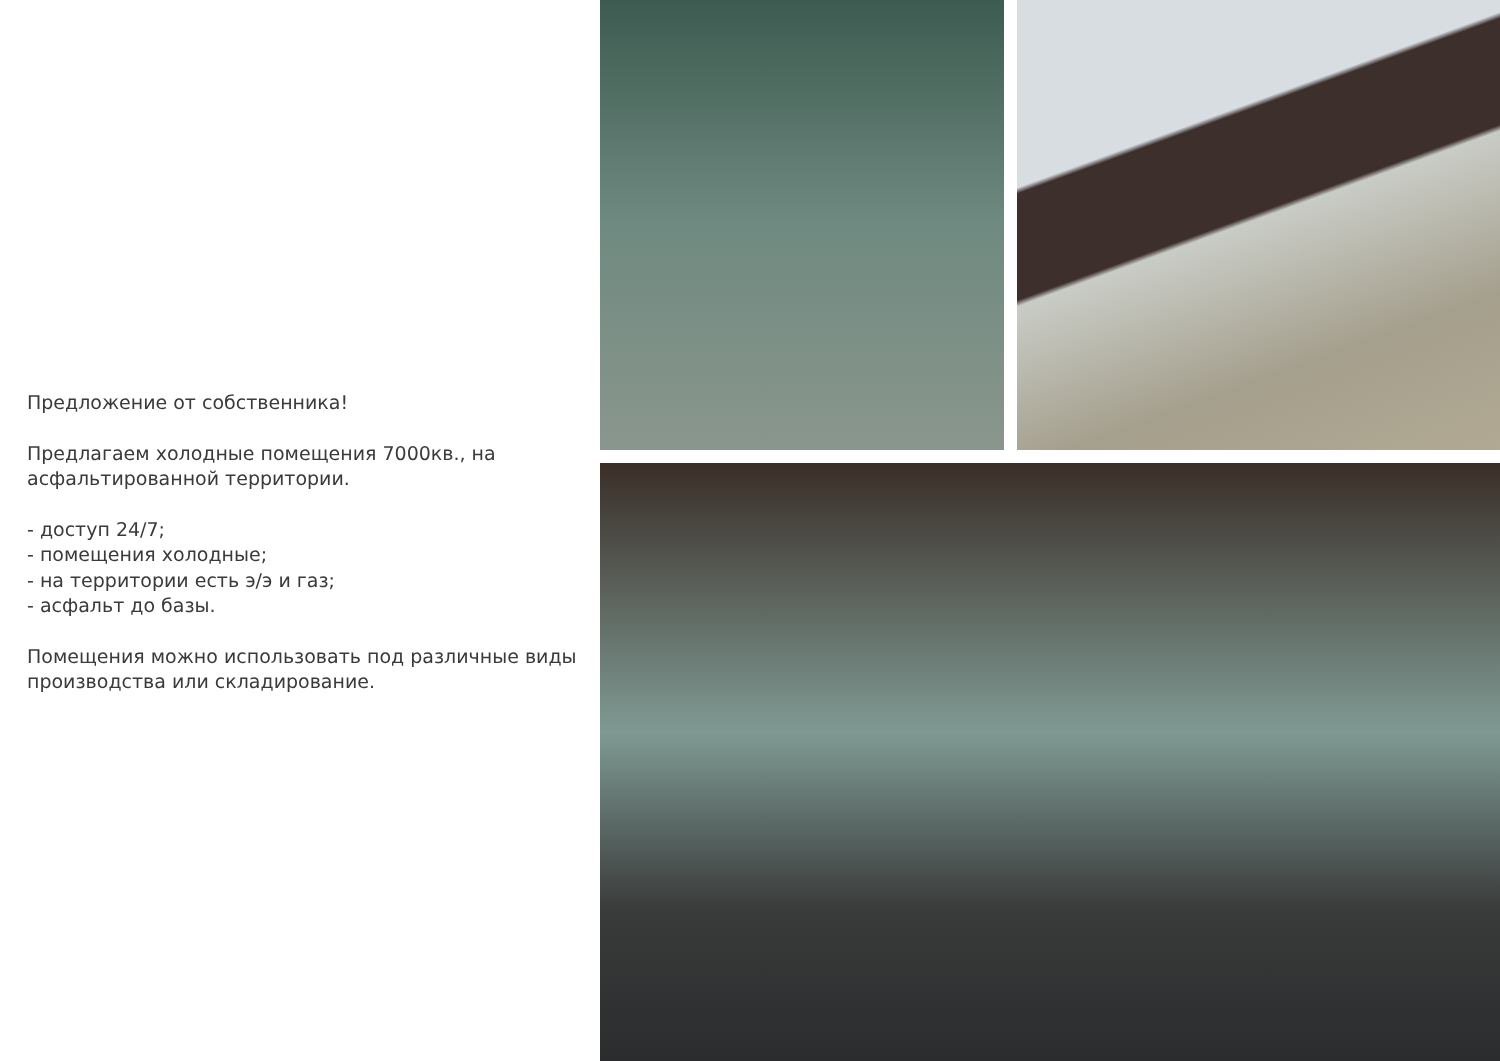Предложение от собственника!
Предлагаем холодные помещения 7000кв., на асфальтированной территории.
- доступ 24/7;
- помещения холодные;
- на территории есть э/э и газ;
- асфальт до базы.
Помещения можно использовать под различные виды производства или складирование.